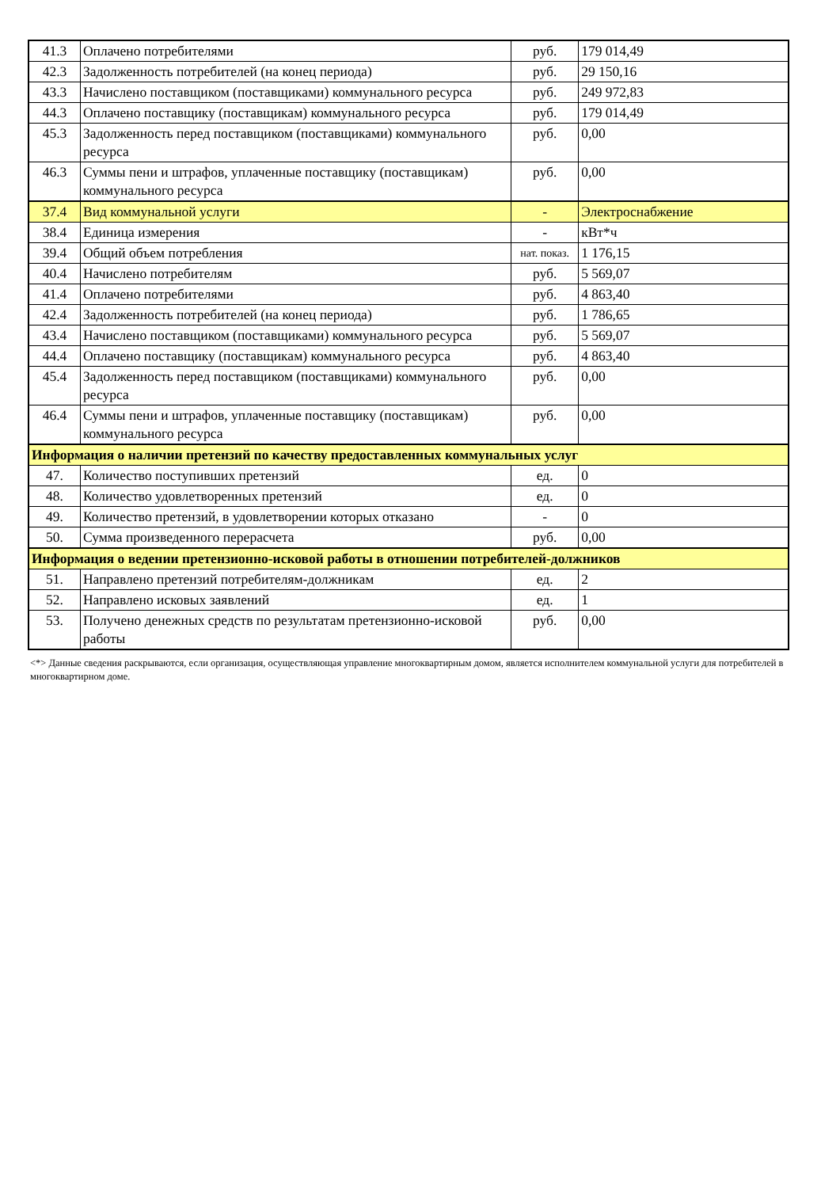| 41.3 | Оплачено потребителями | руб. | 179 014,49 |
| 42.3 | Задолженность потребителей (на конец периода) | руб. | 29 150,16 |
| 43.3 | Начислено поставщиком (поставщиками) коммунального ресурса | руб. | 249 972,83 |
| 44.3 | Оплачено поставщику (поставщикам) коммунального ресурса | руб. | 179 014,49 |
| 45.3 | Задолженность перед поставщиком (поставщиками) коммунального ресурса | руб. | 0,00 |
| 46.3 | Суммы пени и штрафов, уплаченные поставщику (поставщикам) коммунального ресурса | руб. | 0,00 |
| 37.4 | Вид коммунальной услуги | - | Электроснабжение |
| 38.4 | Единица измерения | - | кВт*ч |
| 39.4 | Общий объем потребления | нат. показ. | 1 176,15 |
| 40.4 | Начислено потребителям | руб. | 5 569,07 |
| 41.4 | Оплачено потребителями | руб. | 4 863,40 |
| 42.4 | Задолженность потребителей (на конец периода) | руб. | 1 786,65 |
| 43.4 | Начислено поставщиком (поставщиками) коммунального ресурса | руб. | 5 569,07 |
| 44.4 | Оплачено поставщику (поставщикам) коммунального ресурса | руб. | 4 863,40 |
| 45.4 | Задолженность перед поставщиком (поставщиками) коммунального ресурса | руб. | 0,00 |
| 46.4 | Суммы пени и штрафов, уплаченные поставщику (поставщикам) коммунального ресурса | руб. | 0,00 |
| Информация о наличии претензий по качеству предоставленных коммунальных услуг | | | |
| 47. | Количество поступивших претензий | ед. | 0 |
| 48. | Количество удовлетворенных претензий | ед. | 0 |
| 49. | Количество претензий, в удовлетворении которых отказано | - | 0 |
| 50. | Сумма произведенного перерасчета | руб. | 0,00 |
| Информация о ведении претензионно-исковой работы в отношении потребителей-должников | | | |
| 51. | Направлено претензий потребителям-должникам | ед. | 2 |
| 52. | Направлено исковых заявлений | ед. | 1 |
| 53. | Получено денежных средств по результатам претензионно-исковой работы | руб. | 0,00 |
<*> Данные сведения раскрываются, если организация, осуществляющая управление многоквартирным домом, является исполнителем коммунальной услуги для потребителей в многоквартирном доме.